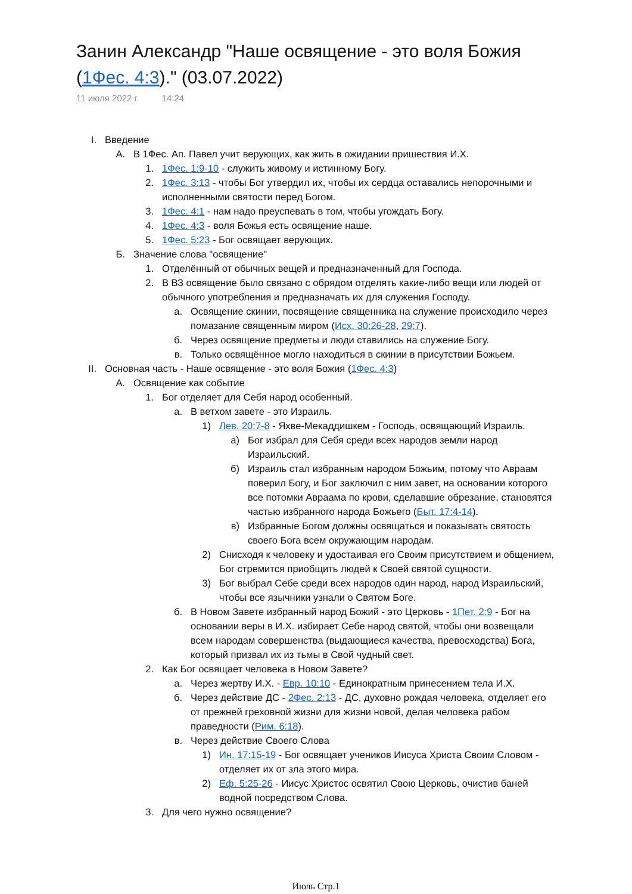Занин Александр "Наше освящение - это воля Божия (1Фес. 4:3)." (03.07.2022)
11 июля 2022 г. 14:24
I. Введение
А. В 1Фес. Ап. Павел учит верующих, как жить в ожидании пришествия И.Х.
1. 1Фес. 1:9-10 - служить живому и истинному Богу.
2. 1Фес. 3:13 - чтобы Бог утвердил их, чтобы их сердца оставались непорочными и исполненными святости перед Богом.
3. 1Фес. 4:1 - нам надо преуспевать в том, чтобы угождать Богу.
4. 1Фес. 4:3 - воля Божья есть освящение наше.
5. 1Фес. 5:23 - Бог освящает верующих.
Б. Значение слова "освящение"
1. Отделённый от обычных вещей и предназначенный для Господа.
2. В ВЗ освящение было связано с обрядом отделять какие-либо вещи или людей от обычного употребления и предназначать их для служения Господу.
а. Освящение скинии, посвящение священника на служение происходило через помазание священным миром (Исх. 30:26-28, 29:7).
б. Через освящение предметы и люди ставились на служение Богу.
в. Только освящённое могло находиться в скинии в присутствии Божьем.
II. Основная часть - Наше освящение - это воля Божия (1Фес. 4:3)
А. Освящение как событие
1. Бог отделяет для Себя народ особенный.
а. В ветхом завете - это Израиль.
1) Лев. 20:7-8 - Яхве-Мекаддишкем - Господь, освящающий Израиль.
а) Бог избрал для Себя среди всех народов земли народ Израильский.
б) Израиль стал избранным народом Божьим, потому что Авраам поверил Богу, и Бог заключил с ним завет, на основании которого все потомки Авраама по крови, сделавшие обрезание, становятся частью избранного народа Божьего (Быт. 17:4-14).
в) Избранные Богом должны освящаться и показывать святость своего Бога всем окружающим народам.
2) Снисходя к человеку и удостаивая его Своим присутствием и общением, Бог стремится приобщить людей к Своей святой сущности.
3) Бог выбрал Себе среди всех народов один народ, народ Израильский, чтобы все язычники узнали о Святом Боге.
б. В Новом Завете избранный народ Божий - это Церковь - 1Пет. 2:9 - Бог на основании веры в И.Х. избирает Себе народ святой, чтобы они возвещали всем народам совершенства (выдающиеся качества, превосходства) Бога, который призвал их из тьмы в Свой чудный свет.
2. Как Бог освящает человека в Новом Завете?
а. Через жертву И.Х. - Евр. 10:10 - Единократным принесением тела И.Х.
б. Через действие ДС - 2Фес. 2:13 - ДС, духовно рождая человека, отделяет его от прежней греховной жизни для жизни новой, делая человека рабом праведности (Рим. 6:18).
в. Через действие Своего Слова
1) Ин. 17:15-19 - Бог освящает учеников Иисуса Христа Своим Словом - отделяет их от зла этого мира.
2) Еф. 5:25-26 - Иисус Христос освятил Свою Церковь, очистив баней водной посредством Слова.
3. Для чего нужно освящение?
Июль Стр.1